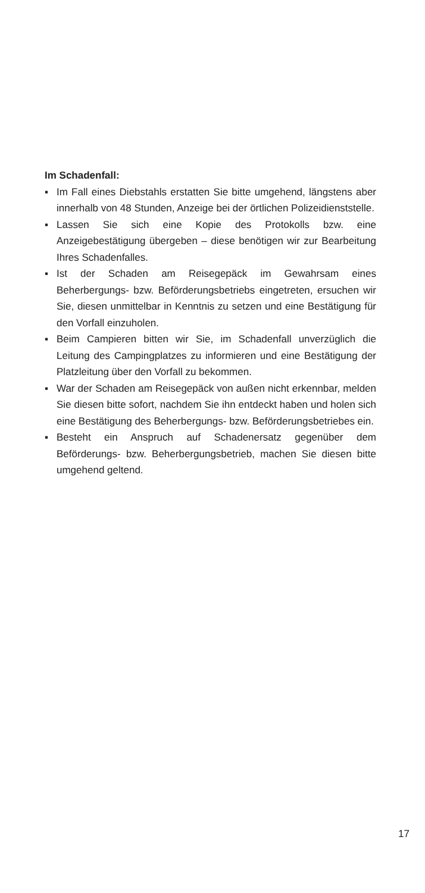Im Schadenfall:
▪ Im Fall eines Diebstahls erstatten Sie bitte umgehend, längstens aber innerhalb von 48 Stunden, Anzeige bei der örtlichen Polizeidienststelle.
▪ Lassen Sie sich eine Kopie des Protokolls bzw. eine Anzeigebestätigung übergeben – diese benötigen wir zur Bearbeitung Ihres Schadenfalles.
▪ Ist der Schaden am Reisegepäck im Gewahrsam eines Beherbergungs- bzw. Beförderungsbetriebs eingetreten, ersuchen wir Sie, diesen unmittelbar in Kenntnis zu setzen und eine Bestätigung für den Vorfall einzuholen.
▪ Beim Campieren bitten wir Sie, im Schadenfall unverzüglich die Leitung des Campingplatzes zu informieren und eine Bestätigung der Platzleitung über den Vorfall zu bekommen.
▪ War der Schaden am Reisegepäck von außen nicht erkennbar, melden Sie diesen bitte sofort, nachdem Sie ihn entdeckt haben und holen sich eine Bestätigung des Beherbergungs- bzw. Beförderungsbetriebes ein.
▪ Besteht ein Anspruch auf Schadenersatz gegenüber dem Beförderungs- bzw. Beherbergungsbetrieb, machen Sie diesen bitte umgehend geltend.
17